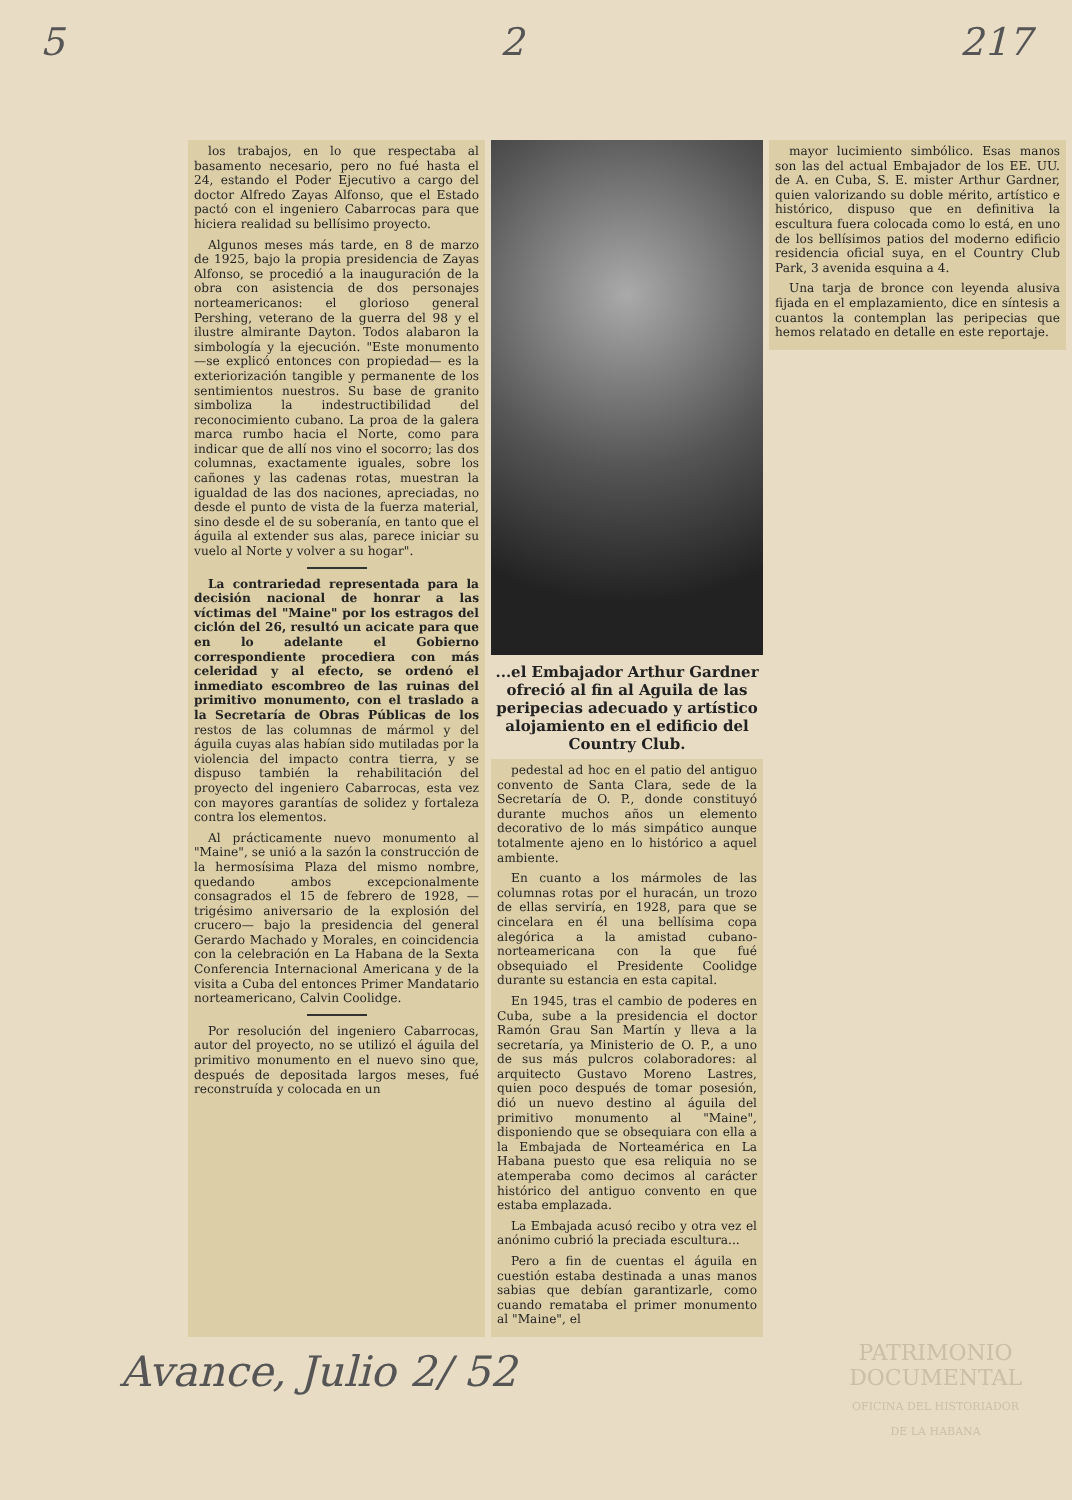5 2 217
los trabajos, en lo que respectaba al basamento necesario, pero no fué hasta el 24, estando el Poder Ejecutivo a cargo del doctor Alfredo Zayas Alfonso, que el Estado pactó con el ingeniero Cabarrocas para que hiciera realidad su bellísimo proyecto.
Algunos meses más tarde, en 8 de marzo de 1925, bajo la propia presidencia de Zayas Alfonso, se procedió a la inauguración de la obra con asistencia de dos personajes norteamericanos: el glorioso general Pershing, veterano de la guerra del 98 y el ilustre almirante Dayton. Todos alabaron la simbología y la ejecución. "Este monumento —se explicó entonces con propiedad— es la exteriorización tangible y permanente de los sentimientos nuestros. Su base de granito simboliza la indestructibilidad del reconocimiento cubano. La proa de la galera marca rumbo hacia el Norte, como para indicar que de allí nos vino el socorro; las dos columnas, exactamente iguales, sobre los cañones y las cadenas rotas, muestran la igualdad de las dos naciones, apreciadas, no desde el punto de vista de la fuerza material, sino desde el de su soberanía, en tanto que el águila al extender sus alas, parece iniciar su vuelo al Norte y volver a su hogar".
La contrariedad representada para la decisión nacional de honrar a las víctimas del "Maine" por los estragos del ciclón del 26, resultó un acicate para que en lo adelante el Gobierno correspondiente procediera con más celeridad y al efecto, se ordenó el inmediato escombreo de las ruinas del primitivo monumento, con el traslado a la Secretaría de Obras Públicas de los restos de las columnas de mármol y del águila cuyas alas habían sido mutiladas por la violencia del impacto contra tierra, y se dispuso también la rehabilitación del proyecto del ingeniero Cabarrocas, esta vez con mayores garantías de solidez y fortaleza contra los elementos.
Al prácticamente nuevo monumento al "Maine", se unió a la sazón la construcción de la hermosísima Plaza del mismo nombre, quedando ambos excepcionalmente consagrados el 15 de febrero de 1928, —trigésimo aniversario de la explosión del crucero— bajo la presidencia del general Gerardo Machado y Morales, en coincidencia con la celebración en La Habana de la Sexta Conferencia Internacional Americana y de la visita a Cuba del entonces Primer Mandatario norteamericano, Calvin Coolidge.
Por resolución del ingeniero Cabarrocas, autor del proyecto, no se utilizó el águila del primitivo monumento en el nuevo sino que, después de depositada largos meses, fué reconstruída y colocada en un
...el Embajador Arthur Gardner ofreció al fin al Aguila de las peripecias adecuado y artístico alojamiento en el edificio del Country Club.
pedestal ad hoc en el patio del antiguo convento de Santa Clara, sede de la Secretaría de O. P., donde constituyó durante muchos años un elemento decorativo de lo más simpático aunque totalmente ajeno en lo histórico a aquel ambiente.
En cuanto a los mármoles de las columnas rotas por el huracán, un trozo de ellas serviría, en 1928, para que se cincelara en él una bellísima copa alegórica a la amistad cubano-norteamericana con la que fué obsequiado el Presidente Coolidge durante su estancia en esta capital.
En 1945, tras el cambio de poderes en Cuba, sube a la presidencia el doctor Ramón Grau San Martín y lleva a la secretaría, ya Ministerio de O. P., a uno de sus más pulcros colaboradores: al arquitecto Gustavo Moreno Lastres, quien poco después de tomar posesión, dió un nuevo destino al águila del primitivo monumento al "Maine", disponiendo que se obsequiara con ella a la Embajada de Norteamérica en La Habana puesto que esa reliquia no se atemperaba como decimos al carácter histórico del antiguo convento en que estaba emplazada.
La Embajada acusó recibo y otra vez el anónimo cubrió la preciada escultura...
Pero a fin de cuentas el águila en cuestión estaba destinada a unas manos sabias que debían garantizarle, como cuando remataba el primer monumento al "Maine", el
mayor lucimiento simbólico. Esas manos son las del actual Embajador de los EE. UU. de A. en Cuba, S. E. mister Arthur Gardner, quien valorizando su doble mérito, artístico e histórico, dispuso que en definitiva la escultura fuera colocada como lo está, en uno de los bellísimos patios del moderno edificio residencia oficial suya, en el Country Club Park, 3 avenida esquina a 4.
Una tarja de bronce con leyenda alusiva fijada en el emplazamiento, dice en síntesis a cuantos la contemplan las peripecias que hemos relatado en detalle en este reportaje.
Avance, Julio 2/ 52
PATRIMONIO
DOCUMENTAL
OFICINA DEL HISTORIADOR
DE LA HABANA